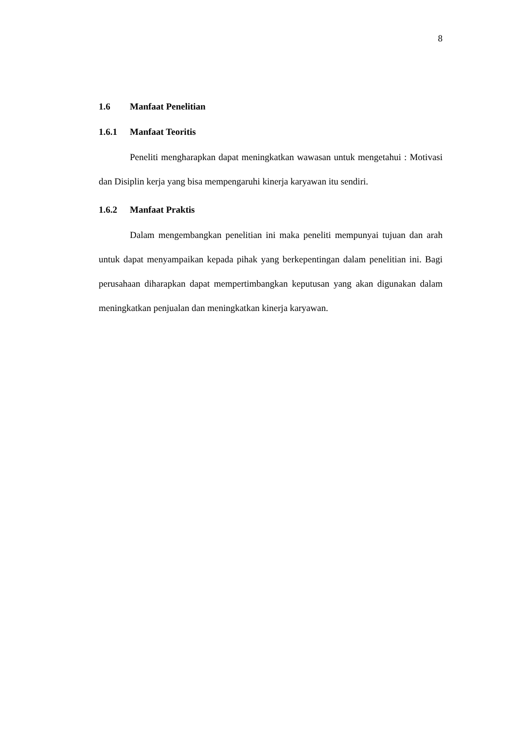8
1.6 Manfaat Penelitian
1.6.1 Manfaat Teoritis
Peneliti mengharapkan dapat meningkatkan wawasan untuk mengetahui : Motivasi dan Disiplin kerja yang bisa mempengaruhi kinerja karyawan itu sendiri.
1.6.2 Manfaat Praktis
Dalam mengembangkan penelitian ini maka peneliti mempunyai tujuan dan arah untuk dapat menyampaikan kepada pihak yang berkepentingan dalam penelitian ini. Bagi perusahaan diharapkan dapat mempertimbangkan keputusan yang akan digunakan dalam meningkatkan penjualan dan meningkatkan kinerja karyawan.